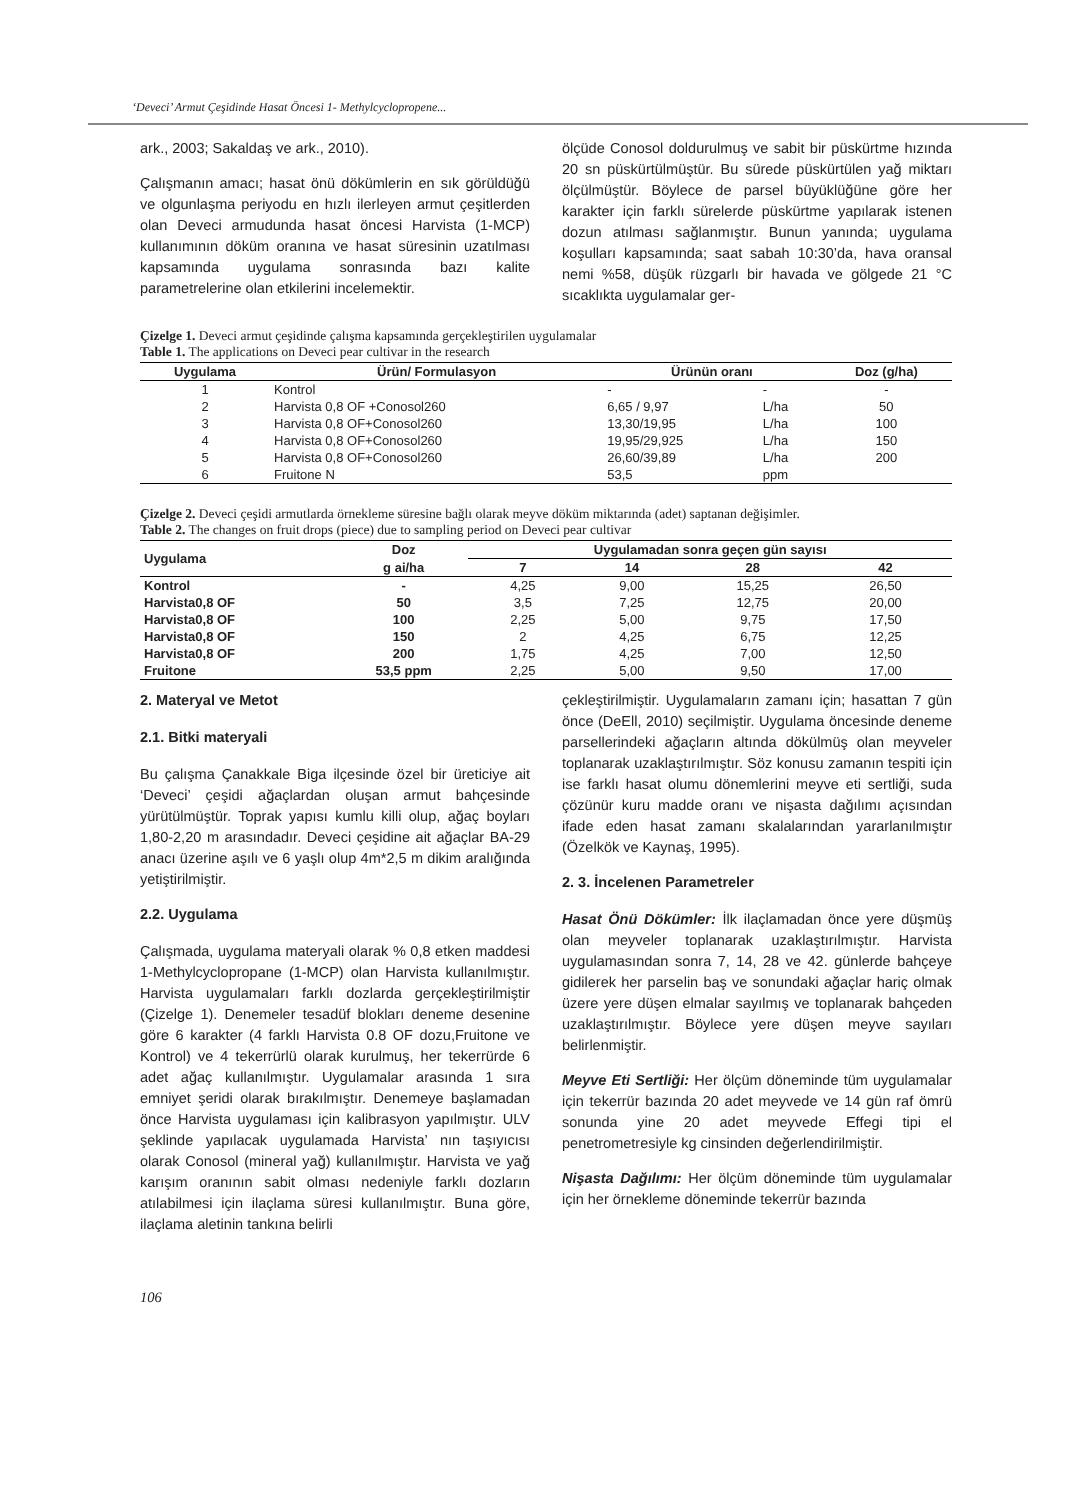‘Deveci’ Armut Çeşidinde Hasat Öncesi 1- Methylcyclopropene...
ark., 2003; Sakaldaş ve ark., 2010).
Çalışmanın amacı; hasat önü dökümlerin en sık görüldüğü ve olgunlaşma periyodu en hızlı ilerleyen armut çeşitlerden olan Deveci armudunda hasat öncesi Harvista (1-MCP) kullanımının döküm oranına ve hasat süresinin uzatılması kapsamında uygulama sonrasında bazı kalite parametrelerine olan etkilerini incelemektir.
ölçüde Conosol doldurulmuş ve sabit bir püskürtme hızında 20 sn püskürtülmüştür. Bu sürede püskürtülen yağ miktarı ölçülmüştür. Böylece de parsel büyüklüğüne göre her karakter için farklı sürelerde püskürtme yapılarak istenen dozun atılması sağlanmıştır. Bunun yanında; uygulama koşulları kapsamında; saat sabah 10:30’da, hava oransal nemi %58, düşük rüzgarlı bir havada ve gölgede 21 °C sıcaklıkta uygulamalar ger-
Çizelge 1. Deveci armut çeşidinde çalışma kapsamında gerçekleştirilen uygulamalar
Table 1. The applications on Deveci pear cultivar in the research
| Uygulama | Ürün/ Formulasyon | Ürünün oranı | | Doz (g/ha) |
| --- | --- | --- | --- | --- |
| 1 | Kontrol | - | - | - |
| 2 | Harvista 0,8 OF +Conosol260 | 6,65 / 9,97 | L/ha | 50 |
| 3 | Harvista 0,8 OF+Conosol260 | 13,30/19,95 | L/ha | 100 |
| 4 | Harvista 0,8 OF+Conosol260 | 19,95/29,925 | L/ha | 150 |
| 5 | Harvista 0,8 OF+Conosol260 | 26,60/39,89 | L/ha | 200 |
| 6 | Fruitone N | 53,5 | ppm | |
Çizelge 2. Deveci çeşidi armutlarda örnekleme süresine bağlı olarak meyve döküm miktarında (adet) saptanan değişimler.
Table 2. The changes on fruit drops (piece) due to sampling period on Deveci pear cultivar
| Uygulama | Doz | Uygulamadan sonra geçen gün sayısı | | | |
| --- | --- | --- | --- | --- | --- |
| | g ai/ha | 7 | 14 | 28 | 42 |
| Kontrol | - | 4,25 | 9,00 | 15,25 | 26,50 |
| Harvista0,8 OF | 50 | 3,5 | 7,25 | 12,75 | 20,00 |
| Harvista0,8 OF | 100 | 2,25 | 5,00 | 9,75 | 17,50 |
| Harvista0,8 OF | 150 | 2 | 4,25 | 6,75 | 12,25 |
| Harvista0,8 OF | 200 | 1,75 | 4,25 | 7,00 | 12,50 |
| Fruitone | 53,5 ppm | 2,25 | 5,00 | 9,50 | 17,00 |
2. Materyal ve Metot
2.1. Bitki materyali
Bu çalışma Çanakkale Biga ilçesinde özel bir üreticiye ait ‘Deveci’ çeşidi ağaçlardan oluşan armut bahçesinde yürütülmüştür. Toprak yapısı kumlu killi olup, ağaç boyları 1,80-2,20 m arasındadır. Deveci çeşidine ait ağaçlar BA-29 anacı üzerine aşılı ve 6 yaşlı olup 4m*2,5 m dikim aralığında yetiştirilmiştir.
2.2. Uygulama
Çalışmada, uygulama materyali olarak % 0,8 etken maddesi 1-Methylcyclopropane (1-MCP) olan Harvista kullanılmıştır. Harvista uygulamaları farklı dozlarda gerçekleştirilmiştir (Çizelge 1). Denemeler tesadüf blokları deneme desenine göre 6 karakter (4 farklı Harvista 0.8 OF dozu,Fruitone ve Kontrol) ve 4 tekerrürlü olarak kurulmuş, her tekerrürde 6 adet ağaç kullanılmıştır. Uygulamalar arasında 1 sıra emniyet şeridi olarak bırakılmıştır. Denemeye başlamadan önce Harvista uygulaması için kalibrasyon yapılmıştır. ULV şeklinde yapılacak uygulamada Harvista’ nın taşıyıcısı olarak Conosol (mineral yağ) kullanılmıştır. Harvista ve yağ karışım oranının sabit olması nedeniyle farklı dozların atılabilmesi için ilaçlama süresi kullanılmıştır. Buna göre, ilaçlama aletinin tankına belirli
çekleştirilmiştir. Uygulamaların zamanı için; hasattan 7 gün önce (DeEll, 2010) seçilmiştir. Uygulama öncesinde deneme parsellerindeki ağaçların altında dökülmüş olan meyveler toplanarak uzaklaştırılmıştır. Söz konusu zamanın tespiti için ise farklı hasat olumu dönemlerini meyve eti sertliği, suda çözünür kuru madde oranı ve nişasta dağılımı açısından ifade eden hasat zamanı skalalarından yararlanılmıştır (Özelkök ve Kaynaş, 1995).
2. 3. İncelenen Parametreler
Hasat Önü Dökümler: İlk ilaçlamadan önce yere düşmüş olan meyveler toplanarak uzaklaştırılmıştır. Harvista uygulamasından sonra 7, 14, 28 ve 42. günlerde bahçeye gidilerek her parselin baş ve sonundaki ağaçlar hariç olmak üzere yere düşen elmalar sayılmış ve toplanarak bahçeden uzaklaştırılmıştır. Böylece yere düşen meyve sayıları belirlenmiştir.
Meyve Eti Sertliği: Her ölçüm döneminde tüm uygulamalar için tekerrür bazında 20 adet meyvede ve 14 gün raf ömrü sonunda yine 20 adet meyvede Effegi tipi el penetrometresiyle kg cinsinden değerlendirilmiştir.
Nişasta Dağılımı: Her ölçüm döneminde tüm uygulamalar için her örnekleme döneminde tekerrür bazında
106